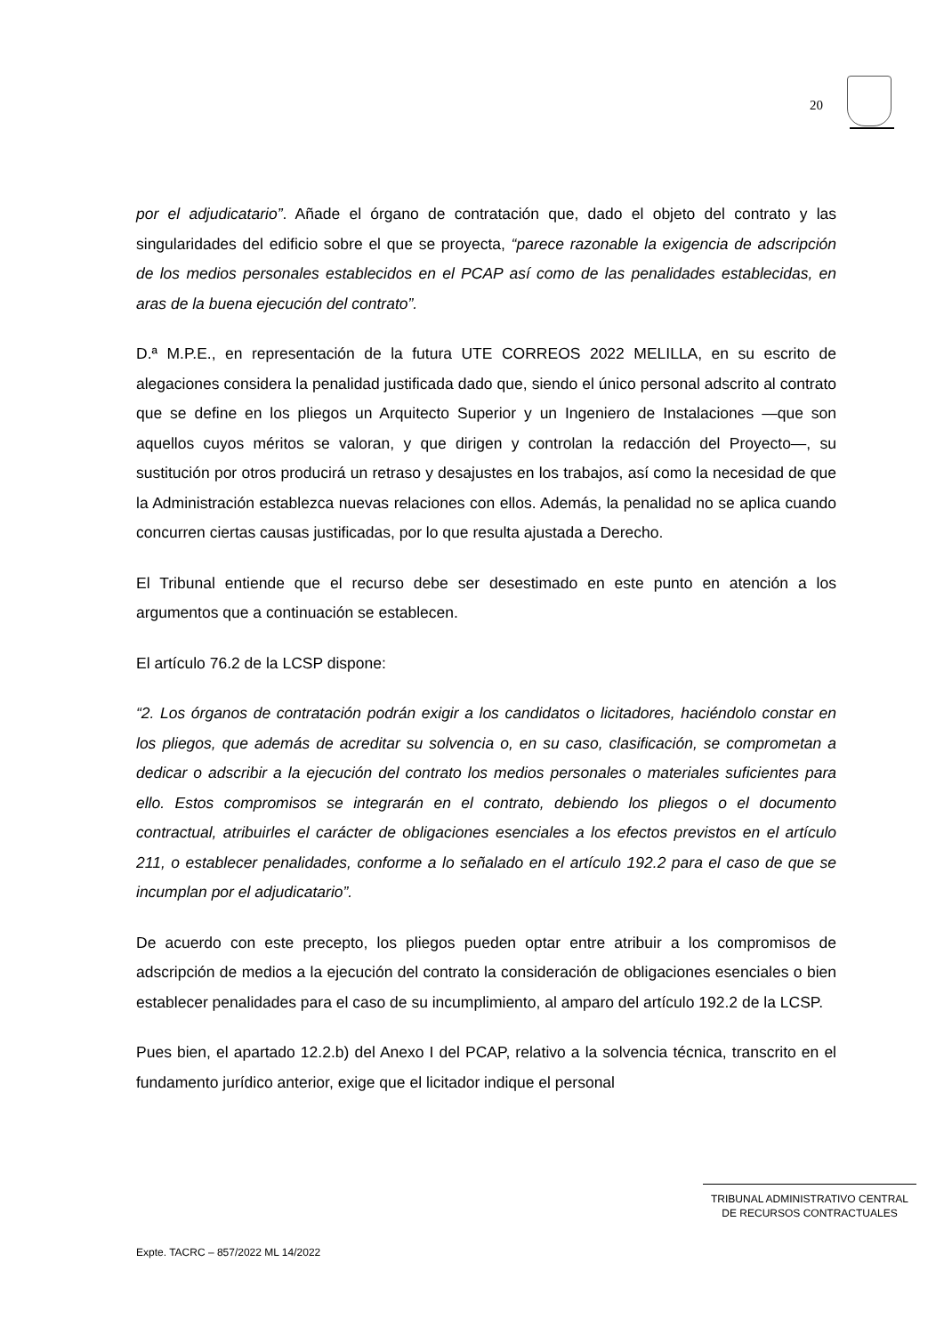20
por el adjudicatario”. Añade el órgano de contratación que, dado el objeto del contrato y las singularidades del edificio sobre el que se proyecta, “parece razonable la exigencia de adscripción de los medios personales establecidos en el PCAP así como de las penalidades establecidas, en aras de la buena ejecución del contrato”.
D.ª M.P.E., en representación de la futura UTE CORREOS 2022 MELILLA, en su escrito de alegaciones considera la penalidad justificada dado que, siendo el único personal adscrito al contrato que se define en los pliegos un Arquitecto Superior y un Ingeniero de Instalaciones —que son aquellos cuyos méritos se valoran, y que dirigen y controlan la redacción del Proyecto—, su sustitución por otros producirá un retraso y desajustes en los trabajos, así como la necesidad de que la Administración establezca nuevas relaciones con ellos. Además, la penalidad no se aplica cuando concurren ciertas causas justificadas, por lo que resulta ajustada a Derecho.
El Tribunal entiende que el recurso debe ser desestimado en este punto en atención a los argumentos que a continuación se establecen.
El artículo 76.2 de la LCSP dispone:
“2. Los órganos de contratación podrán exigir a los candidatos o licitadores, haciéndolo constar en los pliegos, que además de acreditar su solvencia o, en su caso, clasificación, se comprometan a dedicar o adscribir a la ejecución del contrato los medios personales o materiales suficientes para ello. Estos compromisos se integrarán en el contrato, debiendo los pliegos o el documento contractual, atribuirles el carácter de obligaciones esenciales a los efectos previstos en el artículo 211, o establecer penalidades, conforme a lo señalado en el artículo 192.2 para el caso de que se incumplan por el adjudicatario”.
De acuerdo con este precepto, los pliegos pueden optar entre atribuir a los compromisos de adscripción de medios a la ejecución del contrato la consideración de obligaciones esenciales o bien establecer penalidades para el caso de su incumplimiento, al amparo del artículo 192.2 de la LCSP.
Pues bien, el apartado 12.2.b) del Anexo I del PCAP, relativo a la solvencia técnica, transcrito en el fundamento jurídico anterior, exige que el licitador indique el personal
TRIBUNAL ADMINISTRATIVO CENTRAL
DE RECURSOS CONTRACTUALES
Expte. TACRC – 857/2022 ML 14/2022